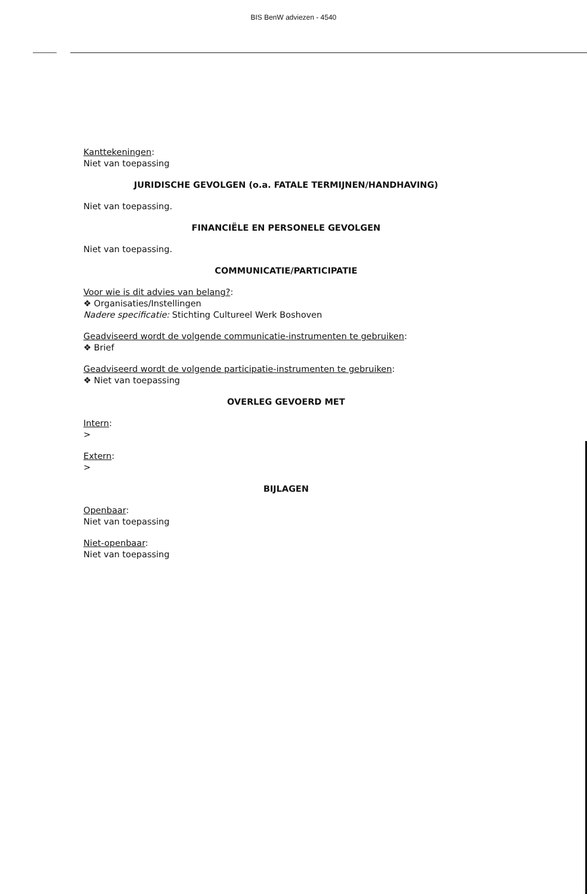BIS BenW adviezen - 4540
Kanttekeningen:
Niet van toepassing
JURIDISCHE GEVOLGEN (o.a. FATALE TERMIJNEN/HANDHAVING)
Niet van toepassing.
FINANCIËLE EN PERSONELE GEVOLGEN
Niet van toepassing.
COMMUNICATIE/PARTICIPATIE
Voor wie is dit advies van belang?:
❖ Organisaties/Instellingen
Nadere specificatie: Stichting Cultureel Werk Boshoven
Geadviseerd wordt de volgende communicatie-instrumenten te gebruiken:
❖ Brief
Geadviseerd wordt de volgende participatie-instrumenten te gebruiken:
❖ Niet van toepassing
OVERLEG GEVOERD MET
Intern:
>
Extern:
>
BIJLAGEN
Openbaar:
Niet van toepassing
Niet-openbaar:
Niet van toepassing